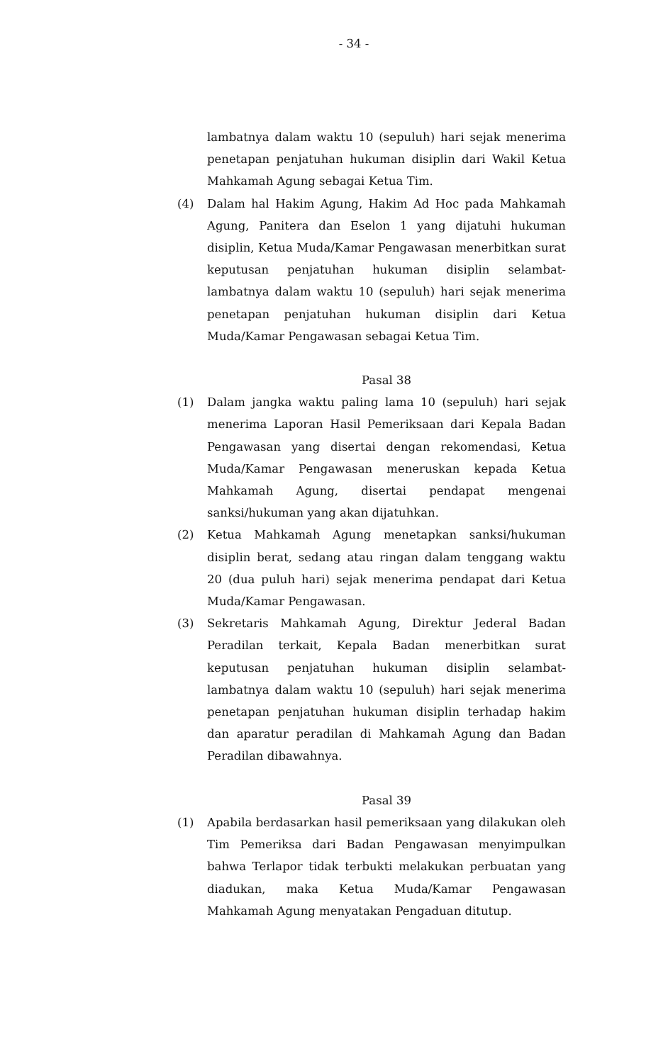- 34 -
lambatnya dalam waktu 10 (sepuluh) hari sejak menerima penetapan penjatuhan hukuman disiplin dari Wakil Ketua Mahkamah Agung sebagai Ketua Tim.
(4) Dalam hal Hakim Agung, Hakim Ad Hoc pada Mahkamah Agung, Panitera dan Eselon 1 yang dijatuhi hukuman disiplin, Ketua Muda/Kamar Pengawasan menerbitkan surat keputusan penjatuhan hukuman disiplin selambat-lambatnya dalam waktu 10 (sepuluh) hari sejak menerima penetapan penjatuhan hukuman disiplin dari Ketua Muda/Kamar Pengawasan sebagai Ketua Tim.
Pasal 38
(1) Dalam jangka waktu paling lama 10 (sepuluh) hari sejak menerima Laporan Hasil Pemeriksaan dari Kepala Badan Pengawasan yang disertai dengan rekomendasi, Ketua Muda/Kamar Pengawasan meneruskan kepada Ketua Mahkamah Agung, disertai pendapat mengenai sanksi/hukuman yang akan dijatuhkan.
(2) Ketua Mahkamah Agung menetapkan sanksi/hukuman disiplin berat, sedang atau ringan dalam tenggang waktu 20 (dua puluh hari) sejak menerima pendapat dari Ketua Muda/Kamar Pengawasan.
(3) Sekretaris Mahkamah Agung, Direktur Jederal Badan Peradilan terkait, Kepala Badan menerbitkan surat keputusan penjatuhan hukuman disiplin selambat-lambatnya dalam waktu 10 (sepuluh) hari sejak menerima penetapan penjatuhan hukuman disiplin terhadap hakim dan aparatur peradilan di Mahkamah Agung dan Badan Peradilan dibawahnya.
Pasal 39
(1) Apabila berdasarkan hasil pemeriksaan yang dilakukan oleh Tim Pemeriksa dari Badan Pengawasan menyimpulkan bahwa Terlapor tidak terbukti melakukan perbuatan yang diadukan, maka Ketua Muda/Kamar Pengawasan Mahkamah Agung menyatakan Pengaduan ditutup.